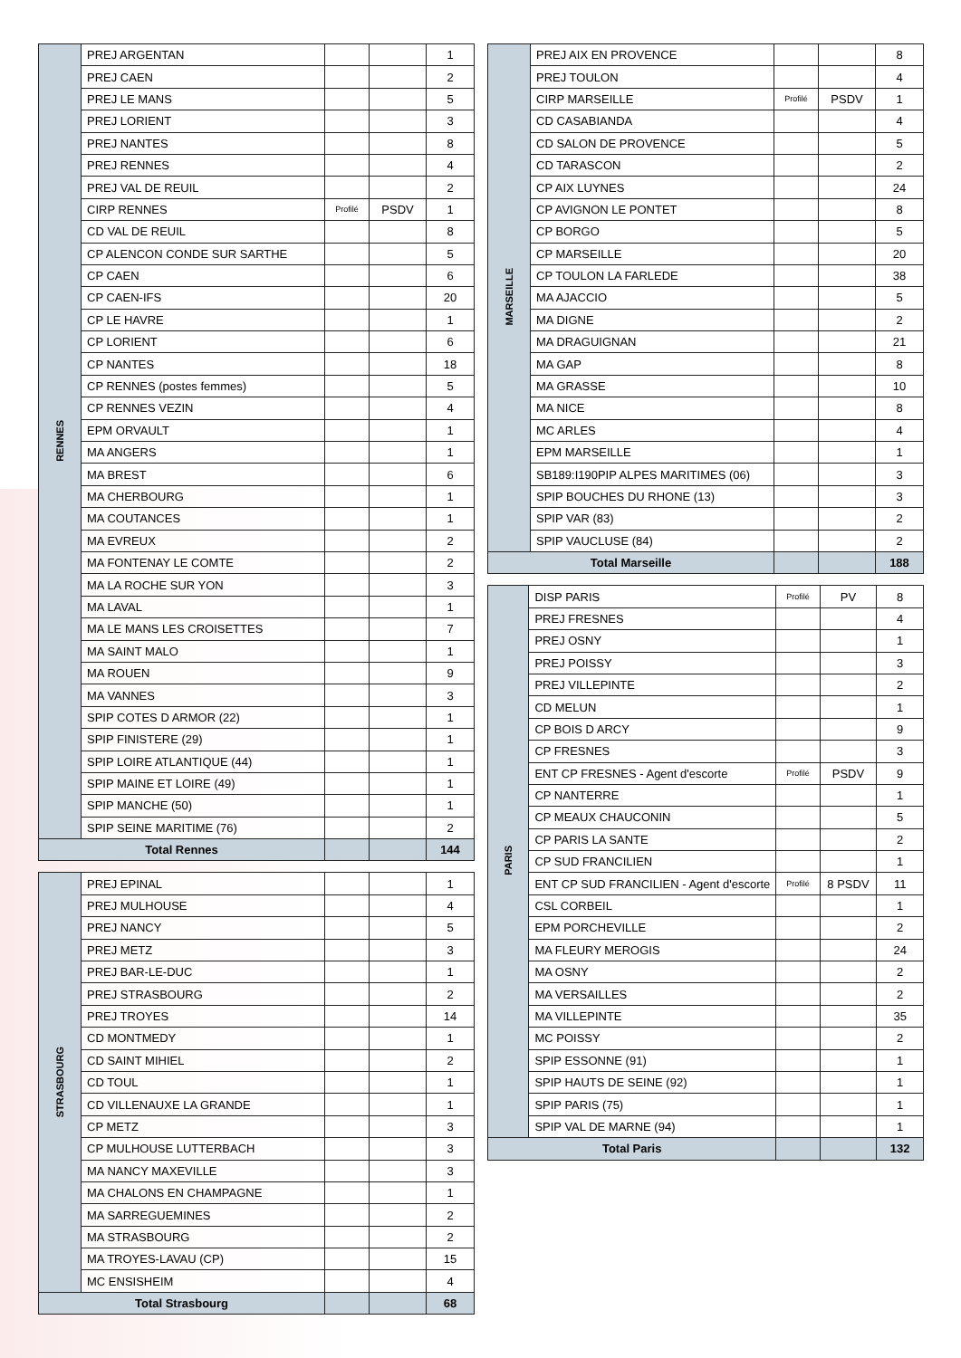| RENNES | PREJ ARGENTAN | | | 1 |
| | PREJ CAEN | | | 2 |
| | PREJ LE MANS | | | 5 |
| | PREJ LORIENT | | | 3 |
| | PREJ NANTES | | | 8 |
| | PREJ RENNES | | | 4 |
| | PREJ VAL DE REUIL | | | 2 |
| | CIRP RENNES | Profilé | PSDV | 1 |
| | CD VAL DE REUIL | | | 8 |
| | CP ALENCON CONDE SUR SARTHE | | | 5 |
| | CP CAEN | | | 6 |
| | CP CAEN-IFS | | | 20 |
| | CP LE HAVRE | | | 1 |
| | CP LORIENT | | | 6 |
| | CP NANTES | | | 18 |
| | CP RENNES (postes femmes) | | | 5 |
| | CP RENNES VEZIN | | | 4 |
| | EPM ORVAULT | | | 1 |
| | MA ANGERS | | | 1 |
| | MA BREST | | | 6 |
| | MA CHERBOURG | | | 1 |
| | MA COUTANCES | | | 1 |
| | MA EVREUX | | | 2 |
| | MA FONTENAY LE COMTE | | | 2 |
| | MA LA ROCHE SUR YON | | | 3 |
| | MA LAVAL | | | 1 |
| | MA LE MANS LES CROISETTES | | | 7 |
| | MA SAINT MALO | | | 1 |
| | MA ROUEN | | | 9 |
| | MA VANNES | | | 3 |
| | SPIP COTES D ARMOR (22) | | | 1 |
| | SPIP FINISTERE (29) | | | 1 |
| | SPIP LOIRE ATLANTIQUE (44) | | | 1 |
| | SPIP MAINE ET LOIRE (49) | | | 1 |
| | SPIP MANCHE (50) | | | 1 |
| | SPIP SEINE MARITIME (76) | | | 2 |
| Total Rennes | | | | 144 |
| STRASBOURG | PREJ EPINAL | | | 1 |
| | PREJ MULHOUSE | | | 4 |
| | PREJ NANCY | | | 5 |
| | PREJ METZ | | | 3 |
| | PREJ BAR-LE-DUC | | | 1 |
| | PREJ STRASBOURG | | | 2 |
| | PREJ TROYES | | | 14 |
| | CD MONTMEDY | | | 1 |
| | CD SAINT MIHIEL | | | 2 |
| | CD TOUL | | | 1 |
| | CD VILLENAUXE LA GRANDE | | | 1 |
| | CP METZ | | | 3 |
| | CP MULHOUSE LUTTERBACH | | | 3 |
| | MA NANCY MAXEVILLE | | | 3 |
| | MA CHALONS EN CHAMPAGNE | | | 1 |
| | MA SARREGUEMINES | | | 2 |
| | MA STRASBOURG | | | 2 |
| | MA TROYES-LAVAU (CP) | | | 15 |
| | MC ENSISHEIM | | | 4 |
| Total Strasbourg | | | | 68 |
| MARSEILLE | PREJ AIX EN PROVENCE | | | 8 |
| | PREJ TOULON | | | 4 |
| | CIRP MARSEILLE | Profilé | PSDV | 1 |
| | CD CASABIANDA | | | 4 |
| | CD SALON DE PROVENCE | | | 5 |
| | CD TARASCON | | | 2 |
| | CP AIX LUYNES | | | 24 |
| | CP AVIGNON LE PONTET | | | 8 |
| | CP BORGO | | | 5 |
| | CP MARSEILLE | | | 20 |
| | CP TOULON LA FARLEDE | | | 38 |
| | MA AJACCIO | | | 5 |
| | MA DIGNE | | | 2 |
| | MA DRAGUIGNAN | | | 21 |
| | MA GAP | | | 8 |
| | MA GRASSE | | | 10 |
| | MA NICE | | | 8 |
| | MC ARLES | | | 4 |
| | EPM MARSEILLE | | | 1 |
| | SB189:I190PIP ALPES MARITIMES (06) | | | 3 |
| | SPIP BOUCHES DU RHONE (13) | | | 3 |
| | SPIP VAR (83) | | | 2 |
| | SPIP VAUCLUSE (84) | | | 2 |
| Total Marseille | | | | 188 |
| PARIS | DISP PARIS | Profilé | PV | 8 |
| | PREJ FRESNES | | | 4 |
| | PREJ OSNY | | | 1 |
| | PREJ POISSY | | | 3 |
| | PREJ VILLEPINTE | | | 2 |
| | CD MELUN | | | 1 |
| | CP BOIS D ARCY | | | 9 |
| | CP FRESNES | | | 3 |
| | ENT CP FRESNES - Agent d'escorte | Profilé | PSDV | 9 |
| | CP NANTERRE | | | 1 |
| | CP MEAUX CHAUCONIN | | | 5 |
| | CP PARIS LA SANTE | | | 2 |
| | CP SUD FRANCILIEN | | | 1 |
| | ENT CP SUD FRANCILIEN - Agent d'escorte | Profilé | 8 PSDV | 11 |
| | CSL CORBEIL | | | 1 |
| | EPM PORCHEVILLE | | | 2 |
| | MA FLEURY MEROGIS | | | 24 |
| | MA OSNY | | | 2 |
| | MA VERSAILLES | | | 2 |
| | MA VILLEPINTE | | | 35 |
| | MC POISSY | | | 2 |
| | SPIP ESSONNE (91) | | | 1 |
| | SPIP HAUTS DE SEINE (92) | | | 1 |
| | SPIP PARIS (75) | | | 1 |
| | SPIP VAL DE MARNE (94) | | | 1 |
| Total Paris | | | | 132 |